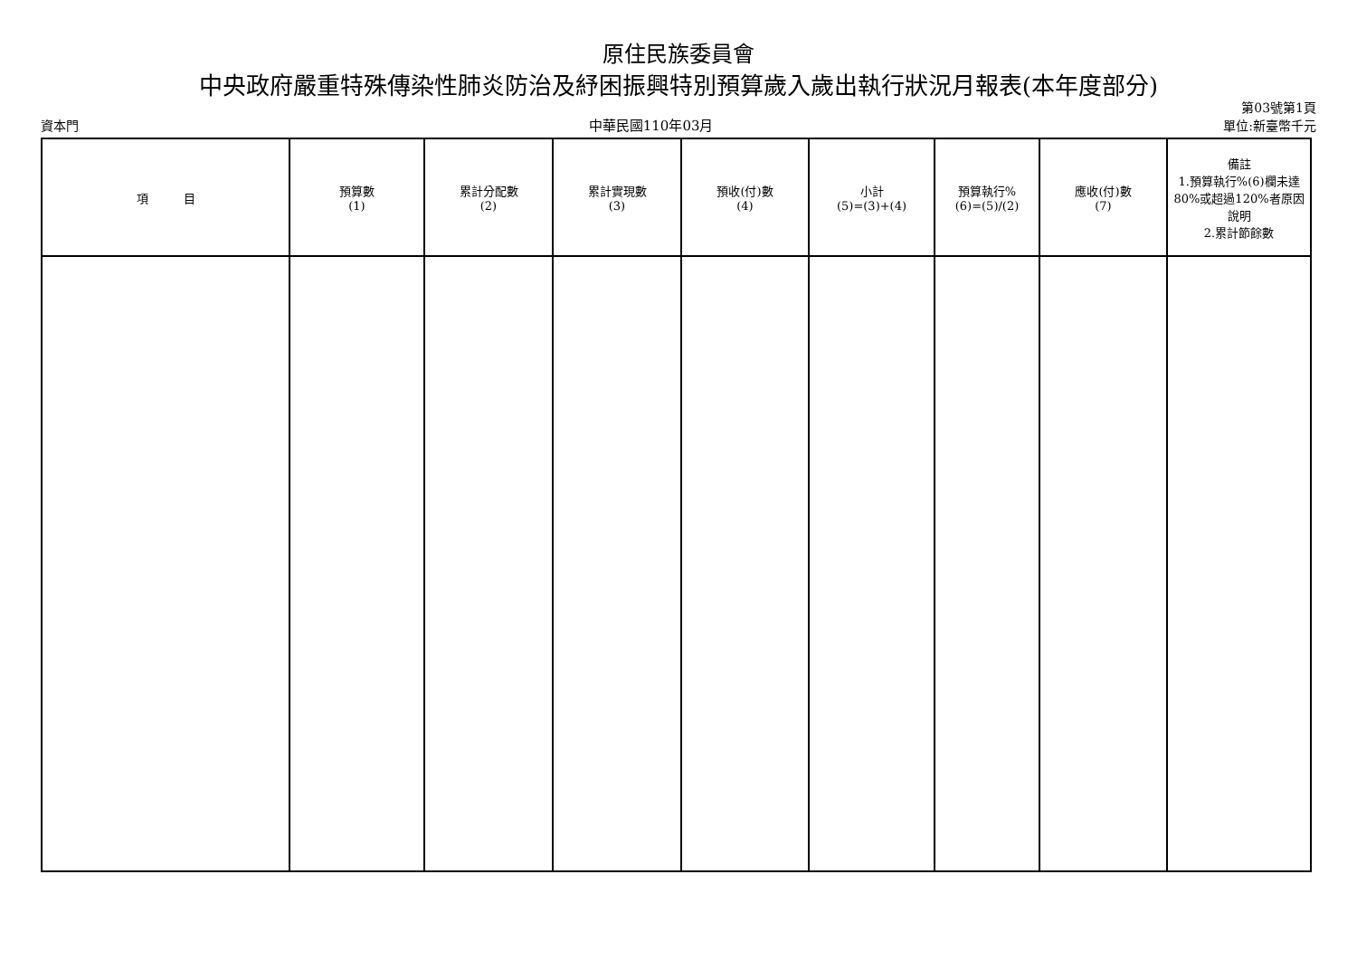原住民族委員會
中央政府嚴重特殊傳染性肺炎防治及紓困振興特別預算歲入歲出執行狀況月報表(本年度部分)
資本門
中華民國110年03月
第03號第1頁
單位:新臺幣千元
| 項 目 | 預算數 (1) | 累計分配數 (2) | 累計實現數 (3) | 預收(付)數 (4) | 小計 (5)=(3)+(4) | 預算執行% (6)=(5)/(2) | 應收(付)數 (7) | 備註 1.預算執行%(6)欄未達80%或超過120%者原因說明 2.累計節餘數 |
| --- | --- | --- | --- | --- | --- | --- | --- | --- |